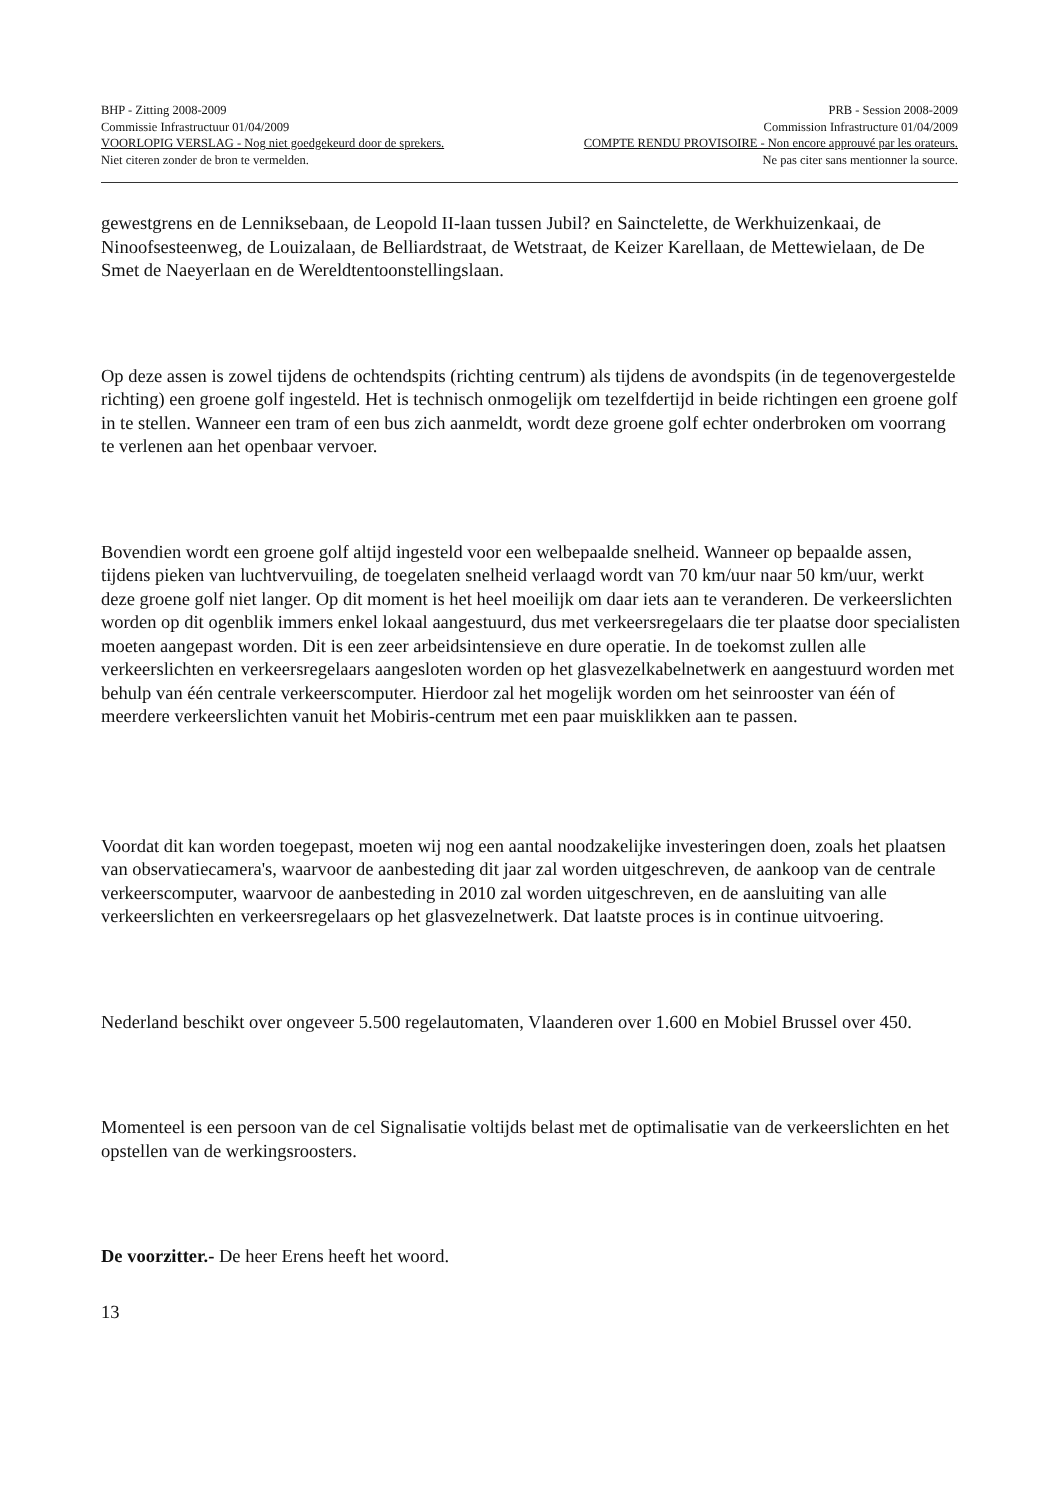BHP - Zitting 2008-2009 PRB - Session 2008-2009
Commissie Infrastructuur 01/04/2009 Commission Infrastructure 01/04/2009
VOORLOPIG VERSLAG - Nog niet goedgekeurd door de sprekers. COMPTE RENDU PROVISOIRE - Non encore approuvé par les orateurs.
Niet citeren zonder de bron te vermelden. Ne pas citer sans mentionner la source.
gewestgrens en de Lenniksebaan, de Leopold II-laan tussen Jubil? en Sainctelette, de Werkhuizenkaai, de Ninoofsesteenweg, de Louizalaan, de Belliardstraat, de Wetstraat, de Keizer Karellaan, de Mettewielaan, de De Smet de Naeyerlaan en de Wereldtentoonstellingslaan.
Op deze assen is zowel tijdens de ochtendspits (richting centrum) als tijdens de avondspits (in de tegenovergestelde richting) een groene golf ingesteld. Het is technisch onmogelijk om tezelfdertijd in beide richtingen een groene golf in te stellen. Wanneer een tram of een bus zich aanmeldt, wordt deze groene golf echter onderbroken om voorrang te verlenen aan het openbaar vervoer.
Bovendien wordt een groene golf altijd ingesteld voor een welbepaalde snelheid. Wanneer op bepaalde assen, tijdens pieken van luchtvervuiling, de toegelaten snelheid verlaagd wordt van 70 km/uur naar 50 km/uur, werkt deze groene golf niet langer. Op dit moment is het heel moeilijk om daar iets aan te veranderen. De verkeerslichten worden op dit ogenblik immers enkel lokaal aangestuurd, dus met verkeersregelaars die ter plaatse door specialisten moeten aangepast worden. Dit is een zeer arbeidsintensieve en dure operatie. In de toekomst zullen alle verkeerslichten en verkeersregelaars aangesloten worden op het glasvezelkabelnetwerk en aangestuurd worden met behulp van één centrale verkeerscomputer. Hierdoor zal het mogelijk worden om het seinrooster van één of meerdere verkeerslichten vanuit het Mobiris-centrum met een paar muisklikken aan te passen.
Voordat dit kan worden toegepast, moeten wij nog een aantal noodzakelijke investeringen doen, zoals het plaatsen van observatiecamera's, waarvoor de aanbesteding dit jaar zal worden uitgeschreven, de aankoop van de centrale verkeerscomputer, waarvoor de aanbesteding in 2010 zal worden uitgeschreven, en de aansluiting van alle verkeerslichten en verkeersregelaars op het glasvezelnetwerk. Dat laatste proces is in continue uitvoering.
Nederland beschikt over ongeveer 5.500 regelautomaten, Vlaanderen over 1.600 en Mobiel Brussel over 450.
Momenteel is een persoon van de cel Signalisatie voltijds belast met de optimalisatie van de verkeerslichten en het opstellen van de werkingsroosters.
De voorzitter.- De heer Erens heeft het woord.
13